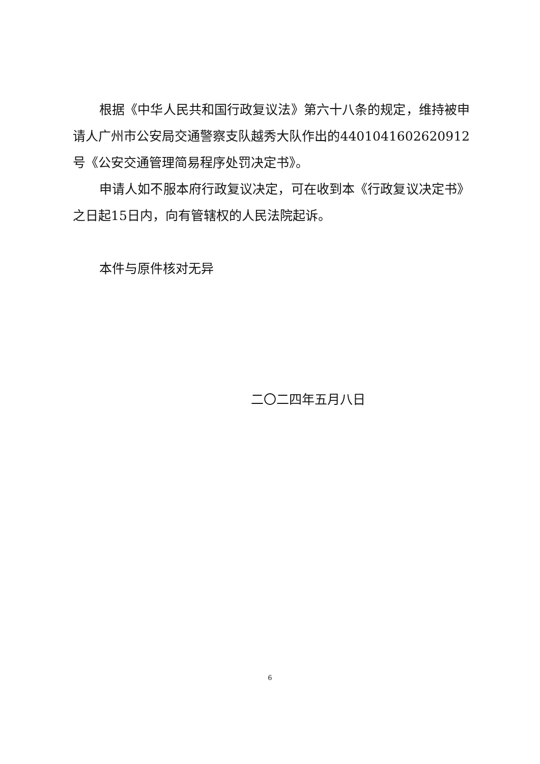根据《中华人民共和国行政复议法》第六十八条的规定，维持被申请人广州市公安局交通警察支队越秀大队作出的4401041602620912号《公安交通管理简易程序处罚决定书》。
申请人如不服本府行政复议决定，可在收到本《行政复议决定书》之日起15日内，向有管辖权的人民法院起诉。
本件与原件核对无异
二〇二四年五月八日
6